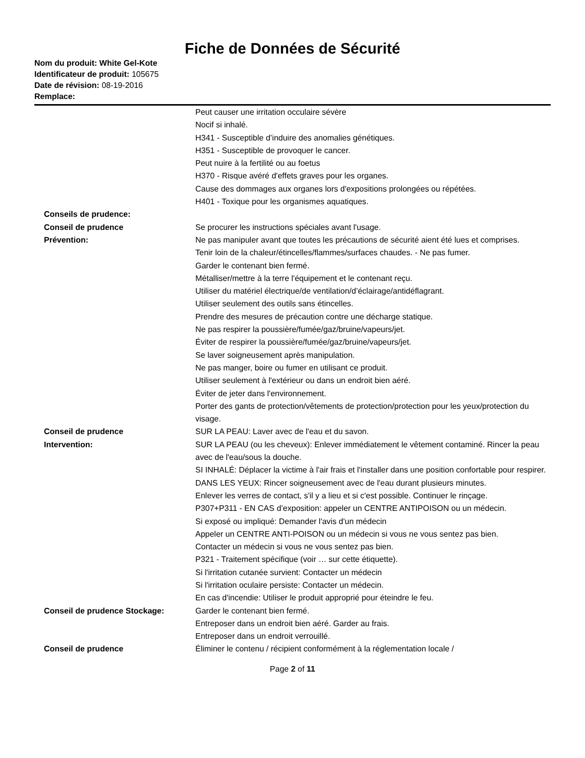Fiche de Données de Sécurité
Nom du produit: White Gel-Kote
Identificateur de produit: 105675
Date de révision: 08-19-2016
Remplace:
Peut causer une irritation occulaire sévère
Nocif si inhalé.
H341 - Susceptible d’induire des anomalies génétiques.
H351 - Susceptible de provoquer le cancer.
Peut nuire à la fertilité ou au foetus
H370 - Risque avéré d'effets graves pour les organes.
Cause des dommages aux organes lors d'expositions prolongées ou répétées.
H401 - Toxique pour les organismes aquatiques.
Conseils de prudence:
Conseil de prudence
Prévention:
Se procurer les instructions spéciales avant l'usage.
Ne pas manipuler avant que toutes les précautions de sécurité aient été lues et comprises.
Tenir loin de la chaleur/étincelles/flammes/surfaces chaudes. - Ne pas fumer.
Garder le contenant bien fermé.
Métalliser/mettre à la terre l'équipement et le contenant reçu.
Utiliser du matériel électrique/de ventilation/d’éclairage/antidéflagrant.
Utiliser seulement des outils sans étincelles.
Prendre des mesures de précaution contre une décharge statique.
Ne pas respirer la poussière/fumée/gaz/bruine/vapeurs/jet.
Éviter de respirer la poussière/fumée/gaz/bruine/vapeurs/jet.
Se laver soigneusement après manipulation.
Ne pas manger, boire ou fumer en utilisant ce produit.
Utiliser seulement à l'extérieur ou dans un endroit bien aéré.
Éviter de jeter dans l'environnement.
Porter des gants de protection/vêtements de protection/protection pour les yeux/protection du visage.
Conseil de prudence
Intervention:
SUR LA PEAU: Laver avec de l'eau et du savon.
SUR LA PEAU (ou les cheveux): Enlever immédiatement le vêtement contaminé. Rincer la peau avec de l'eau/sous la douche.
SI INHALÉ: Déplacer la victime à l'air frais et l'installer dans une position confortable pour respirer.
DANS LES YEUX: Rincer soigneusement avec de l'eau durant plusieurs minutes.
Enlever les verres de contact, s'il y a lieu et si c'est possible. Continuer le rinçage.
P307+P311 - EN CAS d’exposition: appeler un CENTRE ANTIPOISON ou un médecin.
Si exposé ou impliqué: Demander l'avis d'un médecin
Appeler un CENTRE ANTI-POISON ou un médecin si vous ne vous sentez pas bien.
Contacter un médecin si vous ne vous sentez pas bien.
P321 - Traitement spécifique (voir … sur cette étiquette).
Si l'irritation cutanée survient: Contacter un médecin
Si l'irritation oculaire persiste: Contacter un médecin.
En cas d'incendie: Utiliser le produit approprié pour éteindre le feu.
Conseil de prudence Stockage: Garder le contenant bien fermé.
Entreposer dans un endroit bien aéré. Garder au frais.
Entreposer dans un endroit verrouillé.
Conseil de prudence Éliminer le contenu / récipient conformément à la réglementation locale /
Page 2 of 11